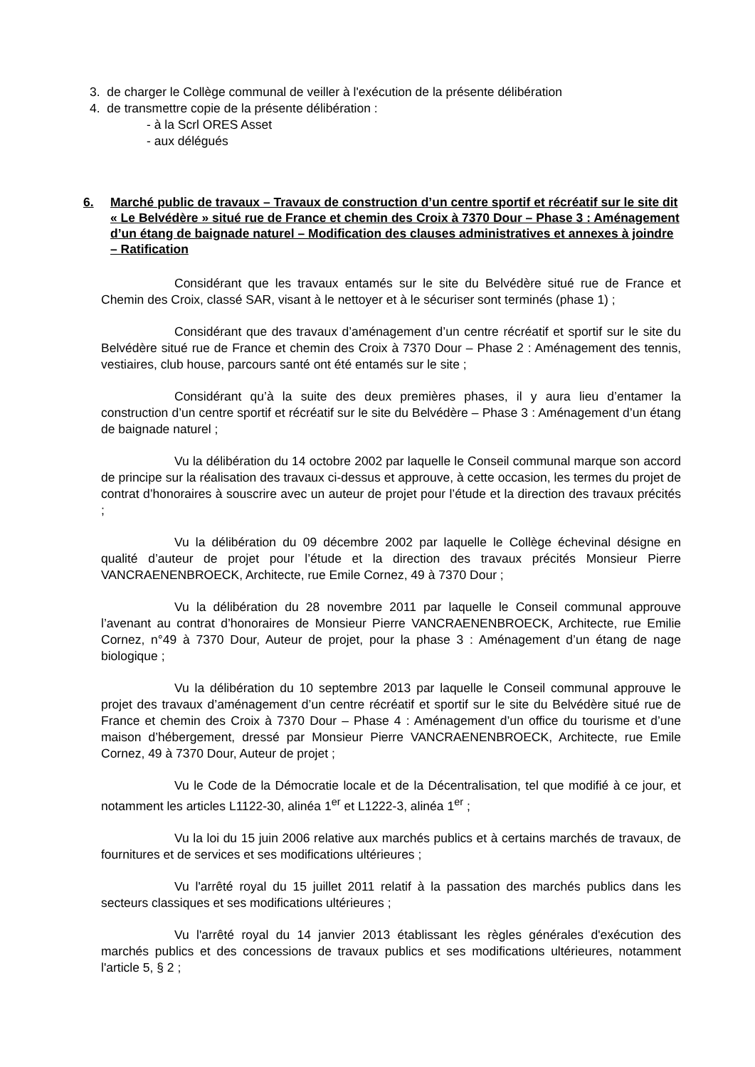3. de charger le Collège communal de veiller à l'exécution de la présente délibération
4. de transmettre copie de la présente délibération :
- à la Scrl ORES Asset
- aux délégués
6. Marché public de travaux – Travaux de construction d’un centre sportif et récréatif sur le site dit « Le Belvédère » situé rue de France et chemin des Croix à 7370 Dour – Phase 3 : Aménagement d’un étang de baignade naturel – Modification des clauses administratives et annexes à joindre – Ratification
Considérant que les travaux entamés sur le site du Belvédère situé rue de France et Chemin des Croix, classé SAR, visant à le nettoyer et à le sécuriser sont terminés (phase 1) ;
Considérant que des travaux d’aménagement d’un centre récréatif et sportif sur le site du Belvédère situé rue de France et chemin des Croix à 7370 Dour – Phase 2 : Aménagement des tennis, vestiaires, club house, parcours santé ont été entamés sur le site ;
Considérant qu’à la suite des deux premières phases, il y aura lieu d’entamer la construction d’un centre sportif et récréatif sur le site du Belvédère – Phase 3 : Aménagement d’un étang de baignade naturel ;
Vu la délibération du 14 octobre 2002 par laquelle le Conseil communal marque son accord de principe sur la réalisation des travaux ci-dessus et approuve, à cette occasion, les termes du projet de contrat d’honoraires à souscrire avec un auteur de projet pour l’étude et la direction des travaux précités ;
Vu la délibération du 09 décembre 2002 par laquelle le Collège échevinal désigne en qualité d’auteur de projet pour l’étude et la direction des travaux précités Monsieur Pierre VANCRAENENBROECK, Architecte, rue Emile Cornez, 49 à 7370 Dour ;
Vu la délibération du 28 novembre 2011 par laquelle le Conseil communal approuve l’avenant au contrat d’honoraires de Monsieur Pierre VANCRAENENBROECK, Architecte, rue Emilie Cornez, n°49 à 7370 Dour, Auteur de projet, pour la phase 3 : Aménagement d’un étang de nage biologique ;
Vu la délibération du 10 septembre 2013 par laquelle le Conseil communal approuve le projet des travaux d’aménagement d’un centre récréatif et sportif sur le site du Belvédère situé rue de France et chemin des Croix à 7370 Dour – Phase 4 : Aménagement d’un office du tourisme et d’une maison d’hébergement, dressé par Monsieur Pierre VANCRAENENBROECK, Architecte, rue Emile Cornez, 49 à 7370 Dour, Auteur de projet ;
Vu le Code de la Démocratie locale et de la Décentralisation, tel que modifié à ce jour, et notamment les articles L1122-30, alinéa 1<sup>er</sup> et L1222-3, alinéa 1<sup>er</sup> ;
Vu la loi du 15 juin 2006 relative aux marchés publics et à certains marchés de travaux, de fournitures et de services et ses modifications ultérieures ;
Vu l'arrêté royal du 15 juillet 2011 relatif à la passation des marchés publics dans les secteurs classiques et ses modifications ultérieures ;
Vu l'arrêté royal du 14 janvier 2013 établissant les règles générales d'exécution des marchés publics et des concessions de travaux publics et ses modifications ultérieures, notamment l'article 5, § 2 ;